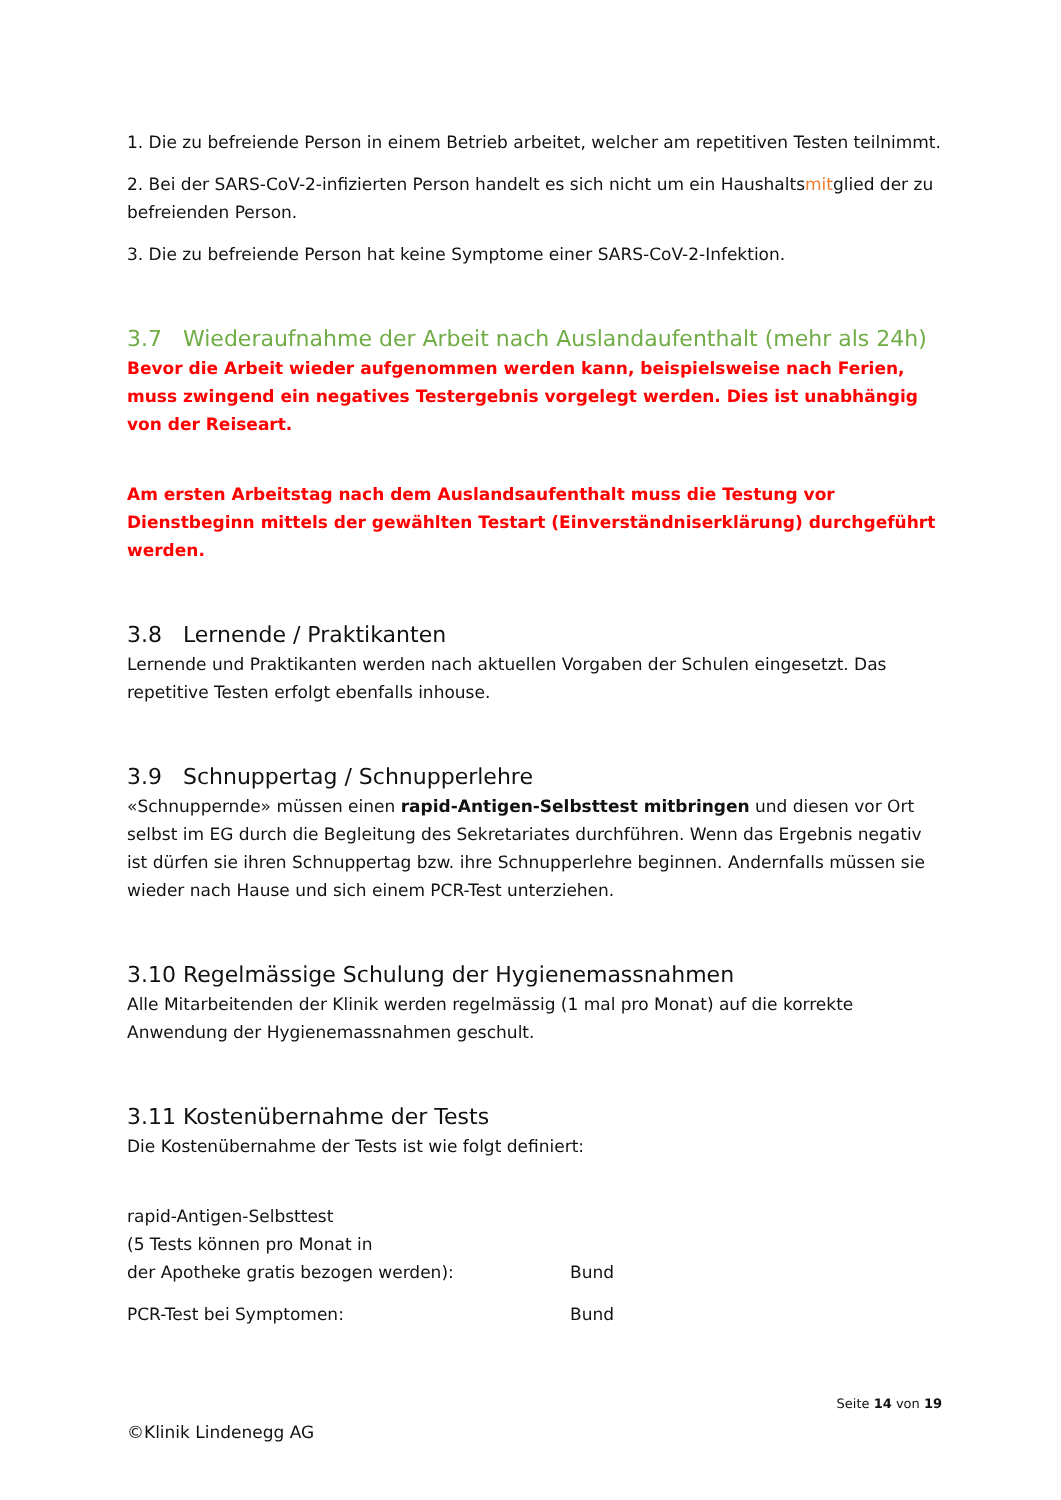1. Die zu befreiende Person in einem Betrieb arbeitet, welcher am repetitiven Testen teilnimmt.
2. Bei der SARS-CoV-2-infizierten Person handelt es sich nicht um ein Haushaltsmitglied der zu befreienden Person.
3. Die zu befreiende Person hat keine Symptome einer SARS-CoV-2-Infektion.
3.7 Wiederaufnahme der Arbeit nach Auslandaufenthalt (mehr als 24h)
Bevor die Arbeit wieder aufgenommen werden kann, beispielsweise nach Ferien, muss zwingend ein negatives Testergebnis vorgelegt werden. Dies ist unabhängig von der Reiseart.
Am ersten Arbeitstag nach dem Auslandsaufenthalt muss die Testung vor Dienstbeginn mittels der gewählten Testart (Einverständniserklärung) durchgeführt werden.
3.8 Lernende / Praktikanten
Lernende und Praktikanten werden nach aktuellen Vorgaben der Schulen eingesetzt. Das repetitive Testen erfolgt ebenfalls inhouse.
3.9 Schnuppertag / Schnupperlehre
«Schnuppernde» müssen einen rapid-Antigen-Selbsttest mitbringen und diesen vor Ort selbst im EG durch die Begleitung des Sekretariates durchführen. Wenn das Ergebnis negativ ist dürfen sie ihren Schnuppertag bzw. ihre Schnupperlehre beginnen. Andernfalls müssen sie wieder nach Hause und sich einem PCR-Test unterziehen.
3.10 Regelmässige Schulung der Hygienemassnahmen
Alle Mitarbeitenden der Klinik werden regelmässig (1 mal pro Monat) auf die korrekte Anwendung der Hygienemassnahmen geschult.
3.11 Kostenübernahme der Tests
Die Kostenübernahme der Tests ist wie folgt definiert:
rapid-Antigen-Selbsttest
(5 Tests können pro Monat in
der Apotheke gratis bezogen werden):
Bund
PCR-Test bei Symptomen: Bund
Seite 14 von 19
©Klinik Lindenegg AG